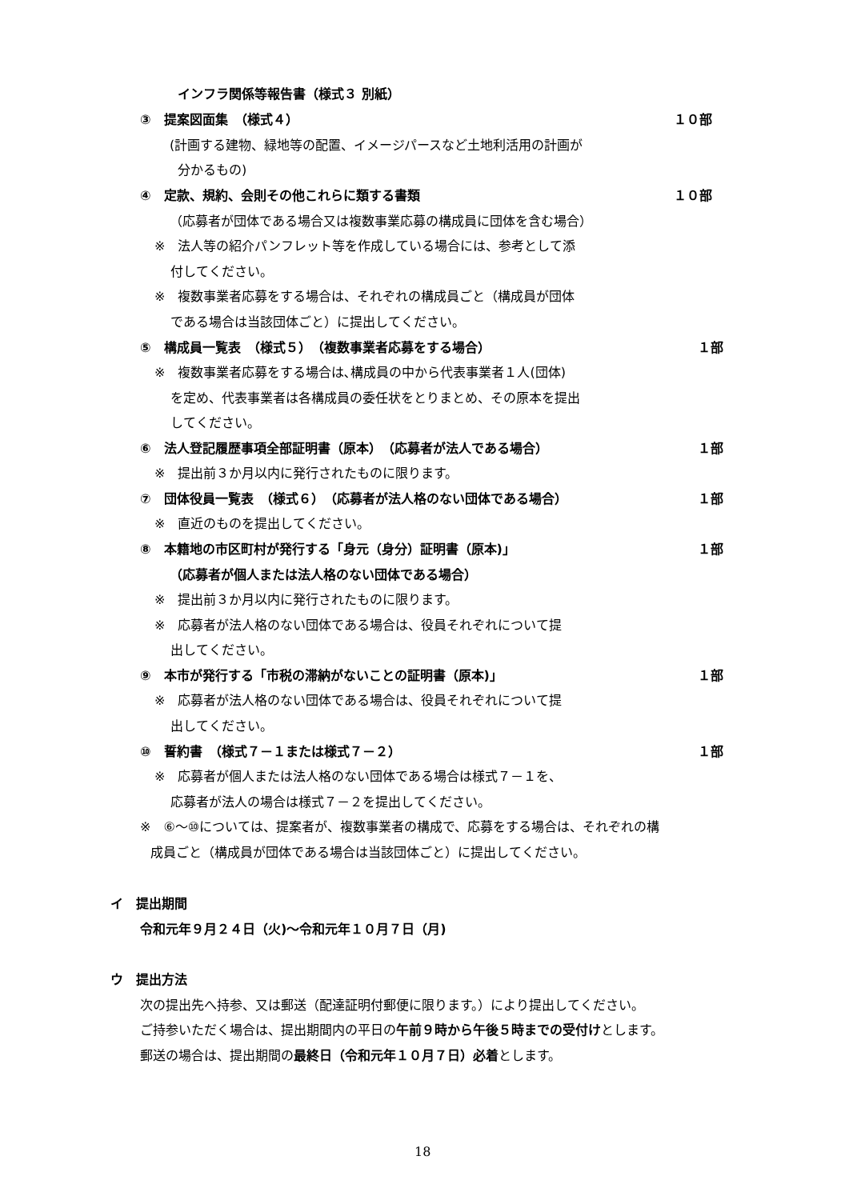インフラ関係等報告書（様式３ 別紙）
③　提案図面集　（様式４） １０部
(計画する建物、緑地等の配置、イメージパースなど土地利活用の計画が
分かるもの)
④　定款、規約、会則その他これらに類する書類 １０部
（応募者が団体である場合又は複数事業応募の構成員に団体を含む場合）
※　法人等の紹介パンフレット等を作成している場合には、参考として添
付してください。
※　複数事業者応募をする場合は、それぞれの構成員ごと（構成員が団体
である場合は当該団体ごと）に提出してください。
⑤　構成員一覧表　（様式５）　（複数事業者応募をする場合） １部
※　複数事業者応募をする場合は､構成員の中から代表事業者１人(団体)
を定め、代表事業者は各構成員の委任状をとりまとめ、その原本を提出
してください。
⑥　法人登記履歴事項全部証明書（原本）　（応募者が法人である場合） １部
※　提出前３か月以内に発行されたものに限ります。
⑦　団体役員一覧表　（様式６）　（応募者が法人格のない団体である場合） １部
※　直近のものを提出してください。
⑧　本籍地の市区町村が発行する「身元（身分）証明書（原本)」 １部
（応募者が個人または法人格のない団体である場合）
※　提出前３か月以内に発行されたものに限ります。
※　応募者が法人格のない団体である場合は、役員それぞれについて提
出してください。
⑨　本市が発行する「市税の滞納がないことの証明書（原本)」 １部
※　応募者が法人格のない団体である場合は、役員それぞれについて提
出してください。
⑩　誓約書　（様式７－１または様式７－２） １部
※　応募者が個人または法人格のない団体である場合は様式７－１を、
応募者が法人の場合は様式７－２を提出してください。
※　⑥～⑩については、提案者が、複数事業者の構成で、応募をする場合は、それぞれの構
成員ごと（構成員が団体である場合は当該団体ごと）に提出してください。
イ　提出期間
令和元年９月２４日（火)～令和元年１０月７日（月)
ウ　提出方法
次の提出先へ持参、又は郵送（配達証明付郵便に限ります。）により提出してください。
ご持参いただく場合は、提出期間内の平日の午前９時から午後５時までの受付けとします。
郵送の場合は、提出期間の最終日（令和元年１０月７日）必着とします。
18